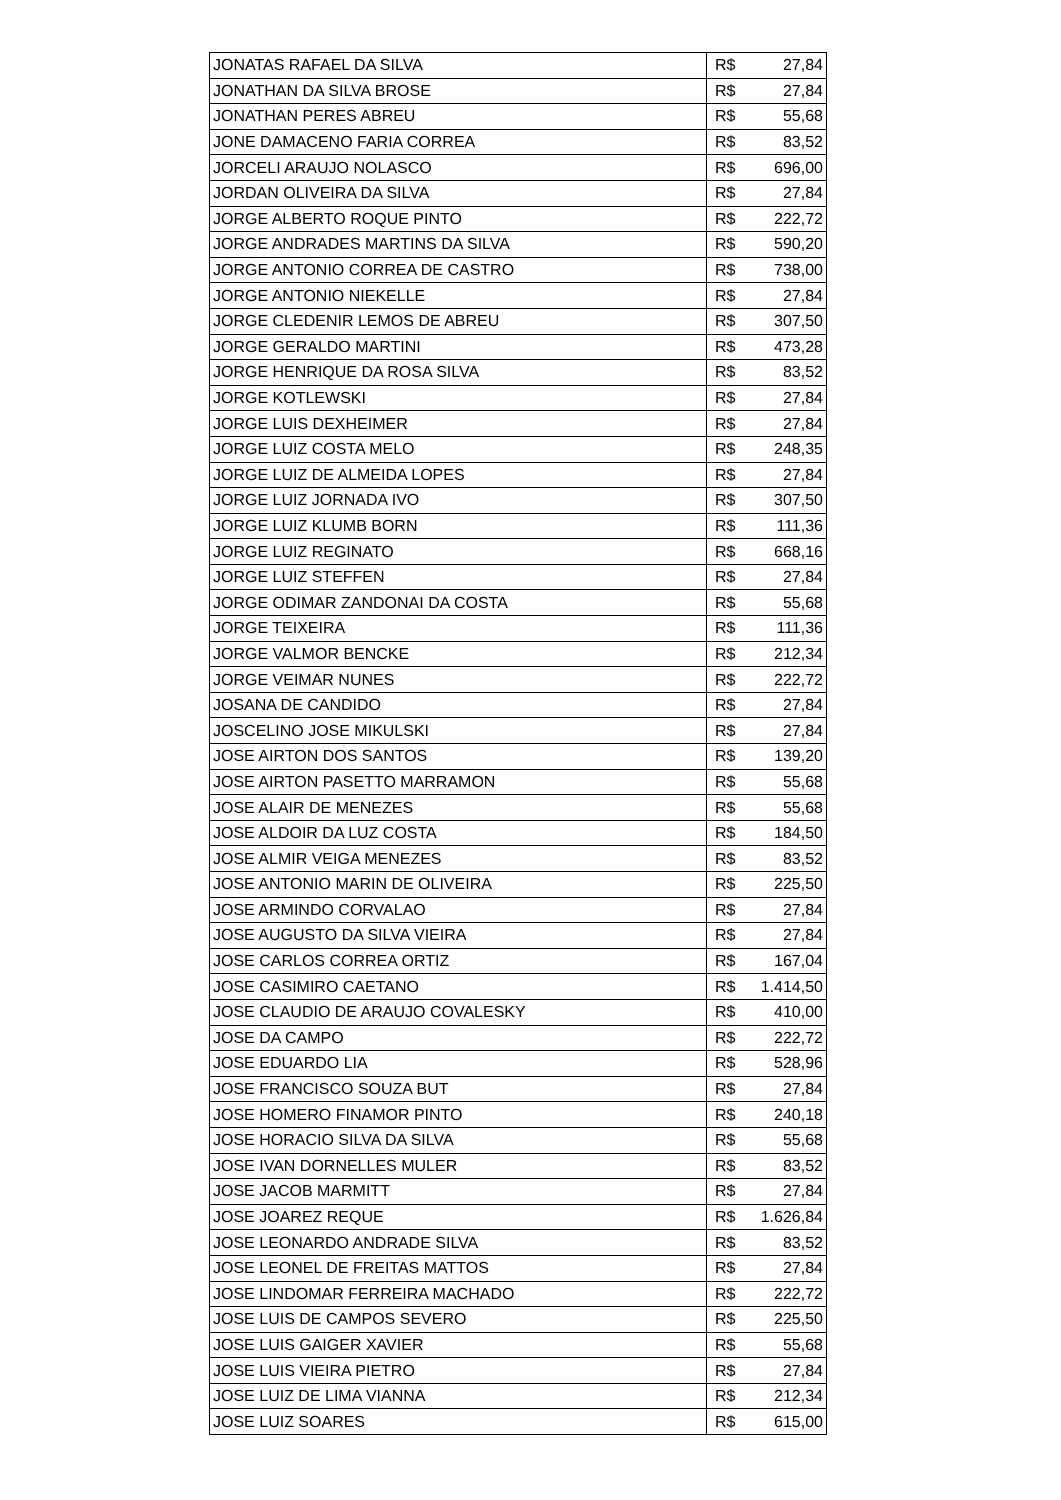| JONATAS RAFAEL DA SILVA | R$ | 27,84 |
| JONATHAN DA SILVA BROSE | R$ | 27,84 |
| JONATHAN PERES ABREU | R$ | 55,68 |
| JONE DAMACENO FARIA CORREA | R$ | 83,52 |
| JORCELI ARAUJO NOLASCO | R$ | 696,00 |
| JORDAN OLIVEIRA DA SILVA | R$ | 27,84 |
| JORGE ALBERTO ROQUE PINTO | R$ | 222,72 |
| JORGE ANDRADES MARTINS DA SILVA | R$ | 590,20 |
| JORGE ANTONIO CORREA DE CASTRO | R$ | 738,00 |
| JORGE ANTONIO NIEKELLE | R$ | 27,84 |
| JORGE CLEDENIR LEMOS DE ABREU | R$ | 307,50 |
| JORGE GERALDO MARTINI | R$ | 473,28 |
| JORGE HENRIQUE DA ROSA SILVA | R$ | 83,52 |
| JORGE KOTLEWSKI | R$ | 27,84 |
| JORGE LUIS DEXHEIMER | R$ | 27,84 |
| JORGE LUIZ COSTA MELO | R$ | 248,35 |
| JORGE LUIZ DE ALMEIDA LOPES | R$ | 27,84 |
| JORGE LUIZ JORNADA IVO | R$ | 307,50 |
| JORGE LUIZ KLUMB BORN | R$ | 111,36 |
| JORGE LUIZ REGINATO | R$ | 668,16 |
| JORGE LUIZ STEFFEN | R$ | 27,84 |
| JORGE ODIMAR ZANDONAI DA COSTA | R$ | 55,68 |
| JORGE TEIXEIRA | R$ | 111,36 |
| JORGE VALMOR BENCKE | R$ | 212,34 |
| JORGE VEIMAR NUNES | R$ | 222,72 |
| JOSANA DE CANDIDO | R$ | 27,84 |
| JOSCELINO JOSE MIKULSKI | R$ | 27,84 |
| JOSE AIRTON DOS SANTOS | R$ | 139,20 |
| JOSE AIRTON PASETTO MARRAMON | R$ | 55,68 |
| JOSE ALAIR DE MENEZES | R$ | 55,68 |
| JOSE ALDOIR DA LUZ COSTA | R$ | 184,50 |
| JOSE ALMIR VEIGA MENEZES | R$ | 83,52 |
| JOSE ANTONIO MARIN DE OLIVEIRA | R$ | 225,50 |
| JOSE ARMINDO CORVALAO | R$ | 27,84 |
| JOSE AUGUSTO DA SILVA VIEIRA | R$ | 27,84 |
| JOSE CARLOS CORREA ORTIZ | R$ | 167,04 |
| JOSE CASIMIRO CAETANO | R$ | 1.414,50 |
| JOSE CLAUDIO DE ARAUJO COVALESKY | R$ | 410,00 |
| JOSE DA CAMPO | R$ | 222,72 |
| JOSE EDUARDO LIA | R$ | 528,96 |
| JOSE FRANCISCO SOUZA BUT | R$ | 27,84 |
| JOSE HOMERO FINAMOR PINTO | R$ | 240,18 |
| JOSE HORACIO SILVA DA SILVA | R$ | 55,68 |
| JOSE IVAN DORNELLES MULER | R$ | 83,52 |
| JOSE JACOB MARMITT | R$ | 27,84 |
| JOSE JOAREZ REQUE | R$ | 1.626,84 |
| JOSE LEONARDO ANDRADE SILVA | R$ | 83,52 |
| JOSE LEONEL DE FREITAS MATTOS | R$ | 27,84 |
| JOSE LINDOMAR FERREIRA MACHADO | R$ | 222,72 |
| JOSE LUIS DE CAMPOS SEVERO | R$ | 225,50 |
| JOSE LUIS GAIGER XAVIER | R$ | 55,68 |
| JOSE LUIS VIEIRA PIETRO | R$ | 27,84 |
| JOSE LUIZ DE LIMA VIANNA | R$ | 212,34 |
| JOSE LUIZ SOARES | R$ | 615,00 |